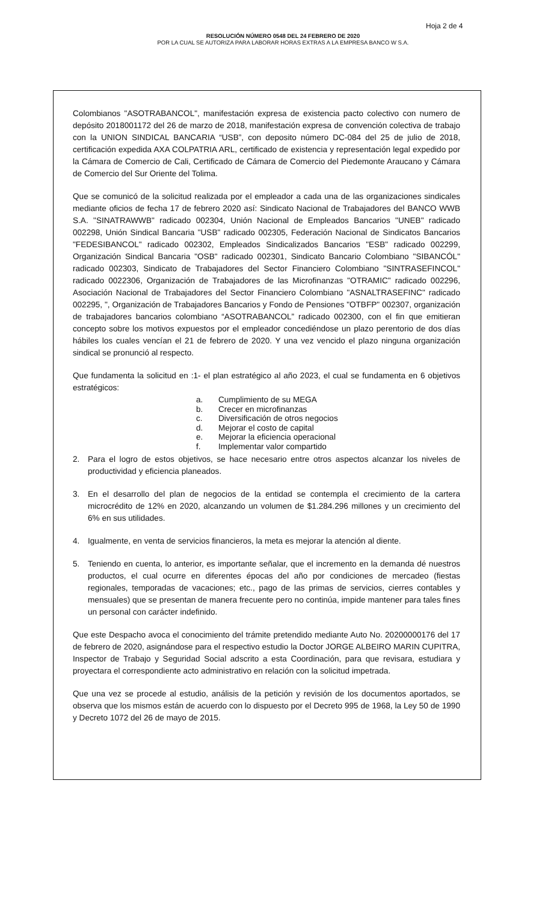Hoja 2 de 4
RESOLUCIÓN NÚMERO 0548 DEL 24 FEBRERO DE 2020
POR LA CUAL SE AUTORIZA PARA LABORAR HORAS EXTRAS A LA EMPRESA BANCO W S.A.
Colombianos "ASOTRABANCOL", manifestación expresa de existencia pacto colectivo con numero de depósito 2018001172 del 26 de marzo de 2018, manifestación expresa de convención colectiva de trabajo con la UNION SINDICAL BANCARIA “USB”, con deposito número DC-084 del 25 de julio de 2018, certificación expedida AXA COLPATRIA ARL, certificado de existencia y representación legal expedido por la Cámara de Comercio de Cali, Certificado de Cámara de Comercio del Piedemonte Araucano y Cámara de Comercio del Sur Oriente del Tolima.
Que se comunicó de la solicitud realizada por el empleador a cada una de las organizaciones sindicales mediante oficios de fecha 17 de febrero 2020 así: Sindicato Nacional de Trabajadores del BANCO WWB S.A. "SINATRAWWB" radicado 002304, Unión Nacional de Empleados Bancarios "UNEB" radicado 002298, Unión Sindical Bancaria "USB" radicado 002305, Federación Nacional de Sindicatos Bancarios "FEDESIBANCOL" radicado 002302, Empleados Sindicalizados Bancarios "ESB" radicado 002299, Organización Sindical Bancaria "OSB" radicado 002301, Sindicato Bancario Colombiano "SIBANCÓL" radicado 002303, Sindicato de Trabajadores del Sector Financiero Colombiano "SINTRASEFINCOL" radicado 0022306, Organización de Trabajadores de las Microfinanzas "OTRAMIC" radicado 002296, Asociación Nacional de Trabajadores del Sector Financiero Colombiano "ASNALTRASEFINC" radicado 002295, ", Organización de Trabajadores Bancarios y Fondo de Pensiones "OTBFP" 002307, organización de trabajadores bancarios colombiano “ASOTRABANCOL” radicado 002300, con el fin que emitieran concepto sobre los motivos expuestos por el empleador concediéndose un plazo perentorio de dos días hábiles los cuales vencían el 21 de febrero de 2020. Y una vez vencido el plazo ninguna organización sindical se pronunció al respecto.
Que fundamenta la solicitud en :1- el plan estratégico al año 2023, el cual se fundamenta en 6 objetivos estratégicos:
a. Cumplimiento de su MEGA
b. Crecer en microfinanzas
c. Diversificación de otros negocios
d. Mejorar el costo de capital
e. Mejorar la eficiencia operacional
f. Implementar valor compartido
2. Para el logro de estos objetivos, se hace necesario entre otros aspectos alcanzar los niveles de productividad y eficiencia planeados.
3. En el desarrollo del plan de negocios de la entidad se contempla el crecimiento de la cartera microcrédito de 12% en 2020, alcanzando un volumen de $1.284.296 millones y un crecimiento del 6% en sus utilidades.
4. Igualmente, en venta de servicios financieros, la meta es mejorar la atención al diente.
5. Teniendo en cuenta, lo anterior, es importante señalar, que el incremento en la demanda dé nuestros productos, el cual ocurre en diferentes épocas del año por condiciones de mercadeo (fiestas regionales, temporadas de vacaciones; etc., pago de las primas de servicios, cierres contables y mensuales) que se presentan de manera frecuente pero no continúa, impide mantener para tales fines un personal con carácter indefinido.
Que este Despacho avoca el conocimiento del trámite pretendido mediante Auto No. 20200000176 del 17 de febrero de 2020, asignándose para el respectivo estudio la Doctor JORGE ALBEIRO MARIN CUPITRA, Inspector de Trabajo y Seguridad Social adscrito a esta Coordinación, para que revisara, estudiara y proyectara el correspondiente acto administrativo en relación con la solicitud impetrada.
Que una vez se procede al estudio, análisis de la petición y revisión de los documentos aportados, se observa que los mismos están de acuerdo con lo dispuesto por el Decreto 995 de 1968, la Ley 50 de 1990 y Decreto 1072 del 26 de mayo de 2015.